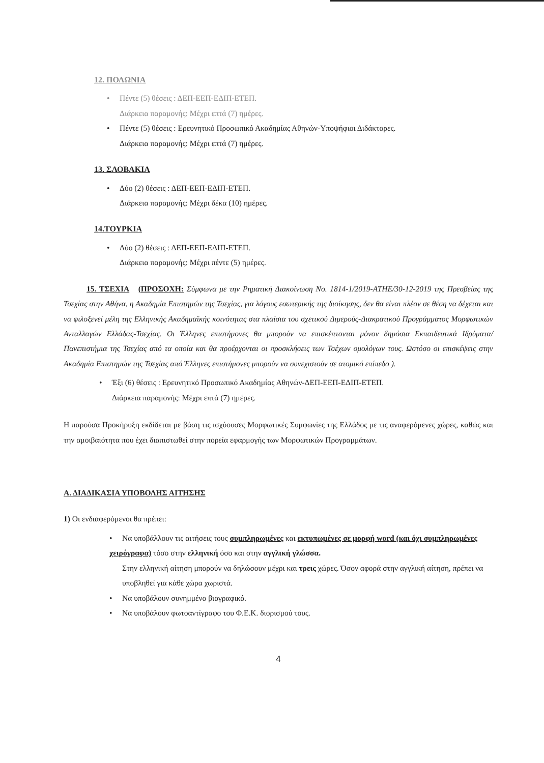12. ΠΟΛΩΝΙΑ
• Πέντε (5) θέσεις : ΔΕΠ-ΕΕΠ-ΕΔΙΠ-ΕΤΕΠ.
Διάρκεια παραμονής: Μέχρι επτά (7) ημέρες.
• Πέντε (5) θέσεις : Ερευνητικό Προσωπικό Ακαδημίας Αθηνών-Υποψήφιοι Διδάκτορες.
Διάρκεια παραμονής: Μέχρι επτά (7) ημέρες.
13. ΣΛΟΒΑΚΙΑ
• Δύο (2) θέσεις : ΔΕΠ-ΕΕΠ-ΕΔΙΠ-ΕΤΕΠ.
Διάρκεια παραμονής: Μέχρι δέκα (10) ημέρες.
14.ΤΟΥΡΚΙΑ
• Δύο (2) θέσεις : ΔΕΠ-ΕΕΠ-ΕΔΙΠ-ΕΤΕΠ.
Διάρκεια παραμονής: Μέχρι πέντε (5) ημέρες.
15. ΤΣΕΧΙΑ (ΠΡΟΣΟΧΗ: Σύμφωνα με την Ρηματική Διακοίνωση No. 1814-1/2019-ATHE/30-12-2019 της Πρεσβείας της Τσεχίας στην Αθήνα, η Ακαδημία Επιστημών της Τσεχίας, για λόγους εσωτερικής της διοίκησης, δεν θα είναι πλέον σε θέση να δέχεται και να φιλοξενεί μέλη της Ελληνικής Ακαδημαϊκής κοινότητας στα πλαίσια του σχετικού Διμερούς-Διακρατικού Προγράμματος Μορφωτικών Ανταλλαγών Ελλάδας-Τσεχίας. Οι Έλληνες επιστήμονες θα μπορούν να επισκέπτονται μόνον δημόσια Εκπαιδευτικά Ιδρύματα/Πανεπιστήμια της Τσεχίας από τα οποία και θα προέρχονται οι προσκλήσεις των Τσέχων ομολόγων τους. Ωστόσο οι επισκέψεις στην Ακαδημία Επιστημών της Τσεχίας από Έλληνες επιστήμονες μπορούν να συνεχιστούν σε ατομικό επίπεδο ).
• Έξι (6) θέσεις : Ερευνητικό Προσωπικό Ακαδημίας Αθηνών-ΔΕΠ-ΕΕΠ-ΕΔΙΠ-ΕΤΕΠ.
Διάρκεια παραμονής: Μέχρι επτά (7) ημέρες.
Η παρούσα Προκήρυξη εκδίδεται με βάση τις ισχύουσες Μορφωτικές Συμφωνίες της Ελλάδος με τις αναφερόμενες χώρες, καθώς και την αμοιβαιότητα που έχει διαπιστωθεί στην πορεία εφαρμογής των Μορφωτικών Προγραμμάτων.
Α. ΔΙΑΔΙΚΑΣΙΑ ΥΠΟΒΟΛΗΣ ΑΙΤΗΣΗΣ
1) Οι ενδιαφερόμενοι θα πρέπει:
• Να υποβάλλουν τις αιτήσεις τους συμπληρωμένες και εκτυπωμένες σε μορφή word (και όχι συμπληρωμένες χειρόγραφα) τόσο στην ελληνική όσο και στην αγγλική γλώσσα.
Στην ελληνική αίτηση μπορούν να δηλώσουν μέχρι και τρεις χώρες. Όσον αφορά στην αγγλική αίτηση, πρέπει να υποβληθεί για κάθε χώρα χωριστά.
• Να υποβάλουν συνημμένο βιογραφικό.
• Να υποβάλουν φωτοαντίγραφο του Φ.Ε.Κ. διορισμού τους.
4